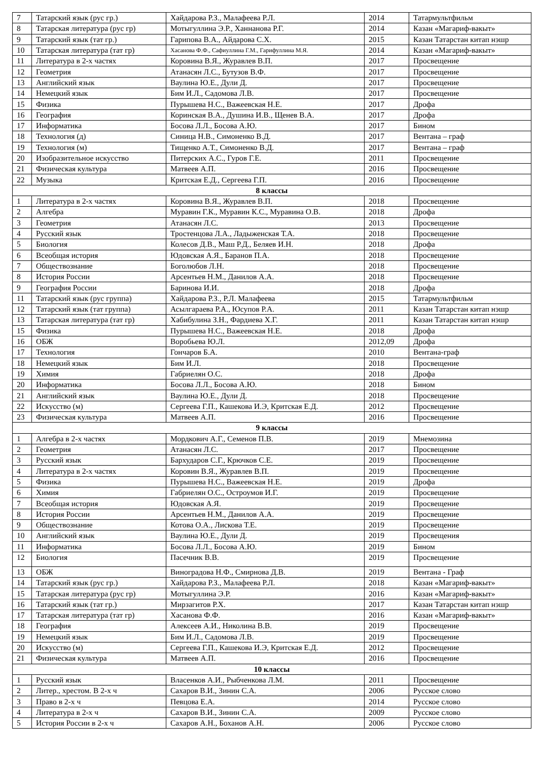| 7 | Татарский язык (рус гр.) | Хайдарова Р.З., Малафеева Р.Л. | 2014 | Татармультфильм |
| 8 | Татарская литература (рус гр) | Мотыгуллина Э.Р., Ханнанова Р.Г. | 2014 | Казан «Магариф-вакыт» |
| 9 | Татарский язык (тат гр.) | Гарипова В.А., Айдарова С.Х. | 2015 | Казан Татарстан китап нэшр |
| 10 | Татарская литература (тат гр) | Хасанова Ф.Ф., Сафиуллина Г.М., Гарифуллина М.Я. | 2014 | Казан «Магариф-вакыт» |
| 11 | Литература в 2-х частях | Коровина В.Я., Журавлев В.П. | 2017 | Просвещение |
| 12 | Геометрия | Атанасян Л.С., Бутузов В.Ф. | 2017 | Просвещение |
| 13 | Английский язык | Ваулина Ю.Е., Дули Д. | 2017 | Просвещение |
| 14 | Немецкий язык | Бим И.Л., Садомова Л.В. | 2017 | Просвещение |
| 15 | Физика | Пурышева Н.С., Важеевская Н.Е. | 2017 | Дрофа |
| 16 | География | Коринская В.А., Душина И.В., Щенев В.А. | 2017 | Дрофа |
| 17 | Информатика | Босова Л.Л., Босова А.Ю. | 2017 | Бином |
| 18 | Технология (д) | Синица Н.В., Симоненко В.Д. | 2017 | Вентана – граф |
| 19 | Технология (м) | Тищенко А.Т., Симоненко В.Д. | 2017 | Вентана – граф |
| 20 | Изобразительное искусство | Питерских А.С., Гуров Г.Е. | 2011 | Просвещение |
| 21 | Физическая культура | Матвеев А.П. | 2016 | Просвещение |
| 22 | Музыка | Критская Е.Д., Сергеева Г.П. | 2016 | Просвещение |
| 8 классы | | | | |
| 1 | Литература в 2-х частях | Коровина В.Я., Журавлев В.П. | 2018 | Просвещение |
| 2 | Алгебра | Муравин Г.К., Муравин К.С., Муравина О.В. | 2018 | Дрофа |
| 3 | Геометрия | Атанасян Л.С. | 2013 | Просвещение |
| 4 | Русский язык | Тростенцова Л.А., Ладыженская Т.А. | 2018 | Просвещение |
| 5 | Биология | Колесов Д.В., Маш Р.Д., Беляев И.Н. | 2018 | Дрофа |
| 6 | Всеобщая история | Юдовская А.Я., Баранов П.А. | 2018 | Просвещение |
| 7 | Обществознание | Боголюбов Л.Н. | 2018 | Просвещение |
| 8 | История России | Арсентьев Н.М., Данилов А.А. | 2018 | Просвещение |
| 9 | География России | Баринова И.И. | 2018 | Дрофа |
| 11 | Татарский язык (рус группа) | Хайдарова Р.З., Р.Л. Малафеева | 2015 | Татармультфильм |
| 12 | Татарский язык (тат группа) | Асылгараева Р.А., Юсупов Р.А. | 2011 | Казан Татарстан китап нэшр |
| 13 | Татарская литература (тат гр) | Хабибулина З.Н., Фардиева Х.Г. | 2011 | Казан Татарстан китап нэшр |
| 15 | Физика | Пурышева Н.С., Важеевская Н.Е. | 2018 | Дрофа |
| 16 | ОБЖ | Воробьева Ю.Л. | 2012,09 | Дрофа |
| 17 | Технология | Гончаров Б.А. | 2010 | Вентана-граф |
| 18 | Немецкий язык | Бим И.Л. | 2018 | Просвещение |
| 19 | Химия | Габриелян О.С. | 2018 | Дрофа |
| 20 | Информатика | Босова Л.Л., Босова А.Ю. | 2018 | Бином |
| 21 | Английский язык | Ваулина Ю.Е., Дули Д. | 2018 | Просвещение |
| 22 | Искусство (м) | Сергеева Г.П., Кашекова И.Э, Критская Е.Д. | 2012 | Просвещение |
| 23 | Физическая культура | Матвеев А.П. | 2016 | Просвещение |
| 9 классы | | | | |
| 1 | Алгебра в 2-х частях | Мордкович А.Г., Семенов П.В. | 2019 | Мнемозина |
| 2 | Геометрия | Атанасян Л.С. | 2017 | Просвещение |
| 3 | Русский язык | Бархударов С.Г., Крючков С.Е. | 2019 | Просвещение |
| 4 | Литература в 2-х частях | Коровин В.Я., Журавлев В.П. | 2019 | Просвещение |
| 5 | Физика | Пурышева Н.С., Важеевская Н.Е. | 2019 | Дрофа |
| 6 | Химия | Габриелян О.С., Остроумов И.Г. | 2019 | Просвещение |
| 7 | Всеобщая история | Юдовская А.Я. | 2019 | Просвещение |
| 8 | История России | Арсентьев Н.М., Данилов А.А. | 2019 | Просвещение |
| 9 | Обществознание | Котова О.А., Лискова Т.Е. | 2019 | Просвещение |
| 10 | Английский язык | Ваулина Ю.Е., Дули Д. | 2019 | Просвещения |
| 11 | Информатика | Босова Л.Л., Босова А.Ю. | 2019 | Бином |
| 12 | Биология | Пасечник В.В. | 2019 | Просвещение |
| 13 | ОБЖ | Виноградова Н.Ф., Смирнова Д.В. | 2019 | Вентана - Граф |
| 14 | Татарский язык (рус гр.) | Хайдарова Р.З., Малафеева Р.Л. | 2018 | Казан «Магариф-вакыт» |
| 15 | Татарская литература (рус гр) | Мотыгуллина Э.Р. | 2016 | Казан «Магариф-вакыт» |
| 16 | Татарский язык (тат гр.) | Мирзагитов Р.Х. | 2017 | Казан Татарстан китап нэшр |
| 17 | Татарская литература (тат гр) | Хасанова Ф.Ф. | 2016 | Казан «Магариф-вакыт» |
| 18 | География | Алексеев А.И., Николина В.В. | 2019 | Просвещение |
| 19 | Немецкий язык | Бим И.Л., Садомова Л.В. | 2019 | Просвещение |
| 20 | Искусство (м) | Сергеева Г.П., Кашекова И.Э, Критская Е.Д. | 2012 | Просвещение |
| 21 | Физическая культура | Матвеев А.П. | 2016 | Просвещение |
| 10 классы | | | | |
| 1 | Русский язык | Власенков А.И., Рыбченкова Л.М. | 2011 | Просвещение |
| 2 | Литер., хрестом. В 2-х ч | Сахаров В.И., Зинин С.А. | 2006 | Русское слово |
| 3 | Право в 2-х ч | Певцова Е.А. | 2014 | Русское слово |
| 4 | Литература в 2-х ч | Сахаров В.И., Зинин С.А. | 2009 | Русское слово |
| 5 | История России в 2-х ч | Сахаров А.Н., Боханов А.Н. | 2006 | Русское слово |